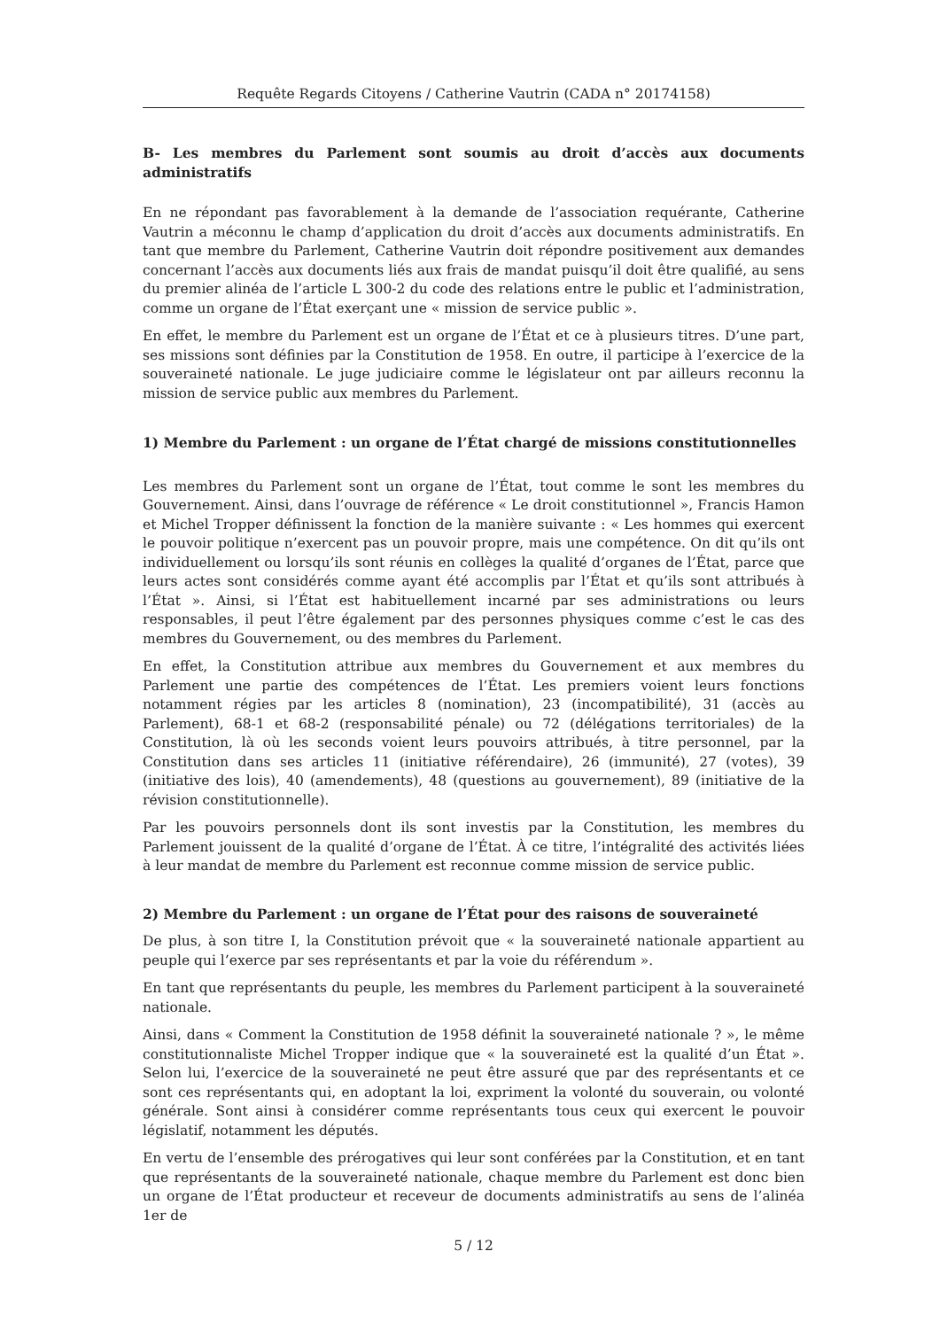Requête Regards Citoyens / Catherine Vautrin (CADA n° 20174158)
B- Les membres du Parlement sont soumis au droit d’accès aux documents administratifs
En ne répondant pas favorablement à la demande de l’association requérante, Catherine Vautrin a méconnu le champ d’application du droit d’accès aux documents administratifs. En tant que membre du Parlement, Catherine Vautrin doit répondre positivement aux demandes concernant l’accès aux documents liés aux frais de mandat puisqu’il doit être qualifié, au sens du premier alinéa de l’article L 300-2 du code des relations entre le public et l’administration, comme un organe de l’État exerçant une « mission de service public ».
En effet, le membre du Parlement est un organe de l’État et ce à plusieurs titres. D’une part, ses missions sont définies par la Constitution de 1958. En outre, il participe à l’exercice de la souveraineté nationale. Le juge judiciaire comme le législateur ont par ailleurs reconnu la mission de service public aux membres du Parlement.
1) Membre du Parlement : un organe de l’État chargé de missions constitutionnelles
Les membres du Parlement sont un organe de l’État, tout comme le sont les membres du Gouvernement. Ainsi, dans l’ouvrage de référence « Le droit constitutionnel », Francis Hamon et Michel Tropper définissent la fonction de la manière suivante : « Les hommes qui exercent le pouvoir politique n’exercent pas un pouvoir propre, mais une compétence. On dit qu’ils ont individuellement ou lorsqu’ils sont réunis en collèges la qualité d’organes de l’État, parce que leurs actes sont considérés comme ayant été accomplis par l’État et qu’ils sont attribués à l’État ». Ainsi, si l’État est habituellement incarné par ses administrations ou leurs responsables, il peut l’être également par des personnes physiques comme c’est le cas des membres du Gouvernement, ou des membres du Parlement.
En effet, la Constitution attribue aux membres du Gouvernement et aux membres du Parlement une partie des compétences de l’État. Les premiers voient leurs fonctions notamment régies par les articles 8 (nomination), 23 (incompatibilité), 31 (accès au Parlement), 68-1 et 68-2 (responsabilité pénale) ou 72 (délégations territoriales) de la Constitution, là où les seconds voient leurs pouvoirs attribués, à titre personnel, par la Constitution dans ses articles 11 (initiative référendaire), 26 (immunité), 27 (votes), 39 (initiative des lois), 40 (amendements), 48 (questions au gouvernement), 89 (initiative de la révision constitutionnelle).
Par les pouvoirs personnels dont ils sont investis par la Constitution, les membres du Parlement jouissent de la qualité d’organe de l’État. À ce titre, l’intégralité des activités liées à leur mandat de membre du Parlement est reconnue comme mission de service public.
2) Membre du Parlement : un organe de l’État pour des raisons de souveraineté
De plus, à son titre I, la Constitution prévoit que « la souveraineté nationale appartient au peuple qui l’exerce par ses représentants et par la voie du référendum ».
En tant que représentants du peuple, les membres du Parlement participent à la souveraineté nationale.
Ainsi, dans « Comment la Constitution de 1958 définit la souveraineté nationale ? », le même constitutionnaliste Michel Tropper indique que « la souveraineté est la qualité d’un État ». Selon lui, l’exercice de la souveraineté ne peut être assuré que par des représentants et ce sont ces représentants qui, en adoptant la loi, expriment la volonté du souverain, ou volonté générale. Sont ainsi à considérer comme représentants tous ceux qui exercent le pouvoir législatif, notamment les députés.
En vertu de l’ensemble des prérogatives qui leur sont conférées par la Constitution, et en tant que représentants de la souveraineté nationale, chaque membre du Parlement est donc bien un organe de l’État producteur et receveur de documents administratifs au sens de l’alinéa 1er de
5 / 12